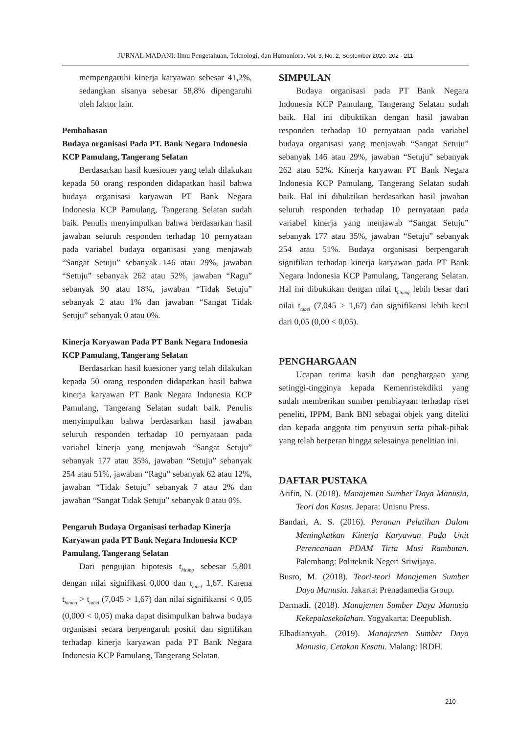JURNAL MADANI: Ilmu Pengetahuan, Teknologi, dan Humaniora, Vol. 3, No. 2, September 2020: 202 - 211
mempengaruhi kinerja karyawan sebesar 41,2%, sedangkan sisanya sebesar 58,8% dipengaruhi oleh faktor lain.
Pembahasan
Budaya organisasi Pada PT. Bank Negara Indonesia KCP Pamulang, Tangerang Selatan
Berdasarkan hasil kuesioner yang telah dilakukan kepada 50 orang responden didapatkan hasil bahwa budaya organisasi karyawan PT Bank Negara Indonesia KCP Pamulang, Tangerang Selatan sudah baik. Penulis menyimpulkan bahwa berdasarkan hasil jawaban seluruh responden terhadap 10 pernyataan pada variabel budaya organisasi yang menjawab “Sangat Setuju” sebanyak 146 atau 29%, jawaban “Setuju” sebanyak 262 atau 52%, jawaban “Ragu” sebanyak 90 atau 18%, jawaban “Tidak Setuju” sebanyak 2 atau 1% dan jawaban “Sangat Tidak Setuju” sebanyak 0 atau 0%.
Kinerja Karyawan Pada PT Bank Negara Indonesia KCP Pamulang, Tangerang Selatan
Berdasarkan hasil kuesioner yang telah dilakukan kepada 50 orang responden didapatkan hasil bahwa kinerja karyawan PT Bank Negara Indonesia KCP Pamulang, Tangerang Selatan sudah baik. Penulis menyimpulkan bahwa berdasarkan hasil jawaban seluruh responden terhadap 10 pernyataan pada variabel kinerja yang menjawab “Sangat Setuju” sebanyak 177 atau 35%, jawaban “Setuju” sebanyak 254 atau 51%, jawaban “Ragu” sebanyak 62 atau 12%, jawaban “Tidak Setuju” sebanyak 7 atau 2% dan jawaban “Sangat Tidak Setuju” sebanyak 0 atau 0%.
Pengaruh Budaya Organisasi terhadap Kinerja Karyawan pada PT Bank Negara Indonesia KCP Pamulang, Tangerang Selatan
Dari pengujian hipotesis t<sub>hitung</sub> sebesar 5,801 dengan nilai signifikasi 0,000 dan t<sub>tabel</sub> 1,67. Karena t<sub>hitung</sub> > t<sub>tabel</sub> (7,045 > 1,67) dan nilai signifikansi < 0,05 (0,000 < 0,05) maka dapat disimpulkan bahwa budaya organisasi secara berpengaruh positif dan signifikan terhadap kinerja karyawan pada PT Bank Negara Indonesia KCP Pamulang, Tangerang Selatan.
SIMPULAN
Budaya organisasi pada PT Bank Negara Indonesia KCP Pamulang, Tangerang Selatan sudah baik. Hal ini dibuktikan dengan hasil jawaban responden terhadap 10 pernyataan pada variabel budaya organisasi yang menjawab “Sangat Setuju” sebanyak 146 atau 29%, jawaban “Setuju” sebanyak 262 atau 52%. Kinerja karyawan PT Bank Negara Indonesia KCP Pamulang, Tangerang Selatan sudah baik. Hal ini dibuktikan berdasarkan hasil jawaban seluruh responden terhadap 10 pernyataan pada variabel kinerja yang menjawab “Sangat Setuju” sebanyak 177 atau 35%, jawaban “Setuju” sebanyak 254 atau 51%. Budaya organisasi berpengaruh signifikan terhadap kinerja karyawan pada PT Bank Negara Indonesia KCP Pamulang, Tangerang Selatan. Hal ini dibuktikan dengan nilai t<sub>hitung</sub> lebih besar dari nilai t<sub>tabel</sub> (7,045 > 1,67) dan signifikansi lebih kecil dari 0,05 (0,00 < 0,05).
PENGHARGAAN
Ucapan terima kasih dan penghargaan yang setinggi-tingginya kepada Kemenristekdikti yang sudah memberikan sumber pembiayaan terhadap riset peneliti, IPPM, Bank BNI sebagai objek yang diteliti dan kepada anggota tim penyusun serta pihak-pihak yang telah berperan hingga selesainya penelitian ini.
DAFTAR PUSTAKA
Arifin, N. (2018). Manajemen Sumber Daya Manusia, Teori dan Kasus. Jepara: Unisnu Press.
Bandari, A. S. (2016). Peranan Pelatihan Dalam Meningkatkan Kinerja Karyawan Pada Unit Perencanaan PDAM Tirta Musi Rambutan. Palembang: Politeknik Negeri Sriwijaya.
Busro, M. (2018). Teori-teori Manajemen Sumber Daya Manusia. Jakarta: Prenadamedia Group.
Darmadi. (2018). Manajemen Sumber Daya Manusia Kekepalasekolahan. Yogyakarta: Deepublish.
Elbadiansyah. (2019). Manajemen Sumber Daya Manusia, Cetakan Kesatu. Malang: IRDH.
210